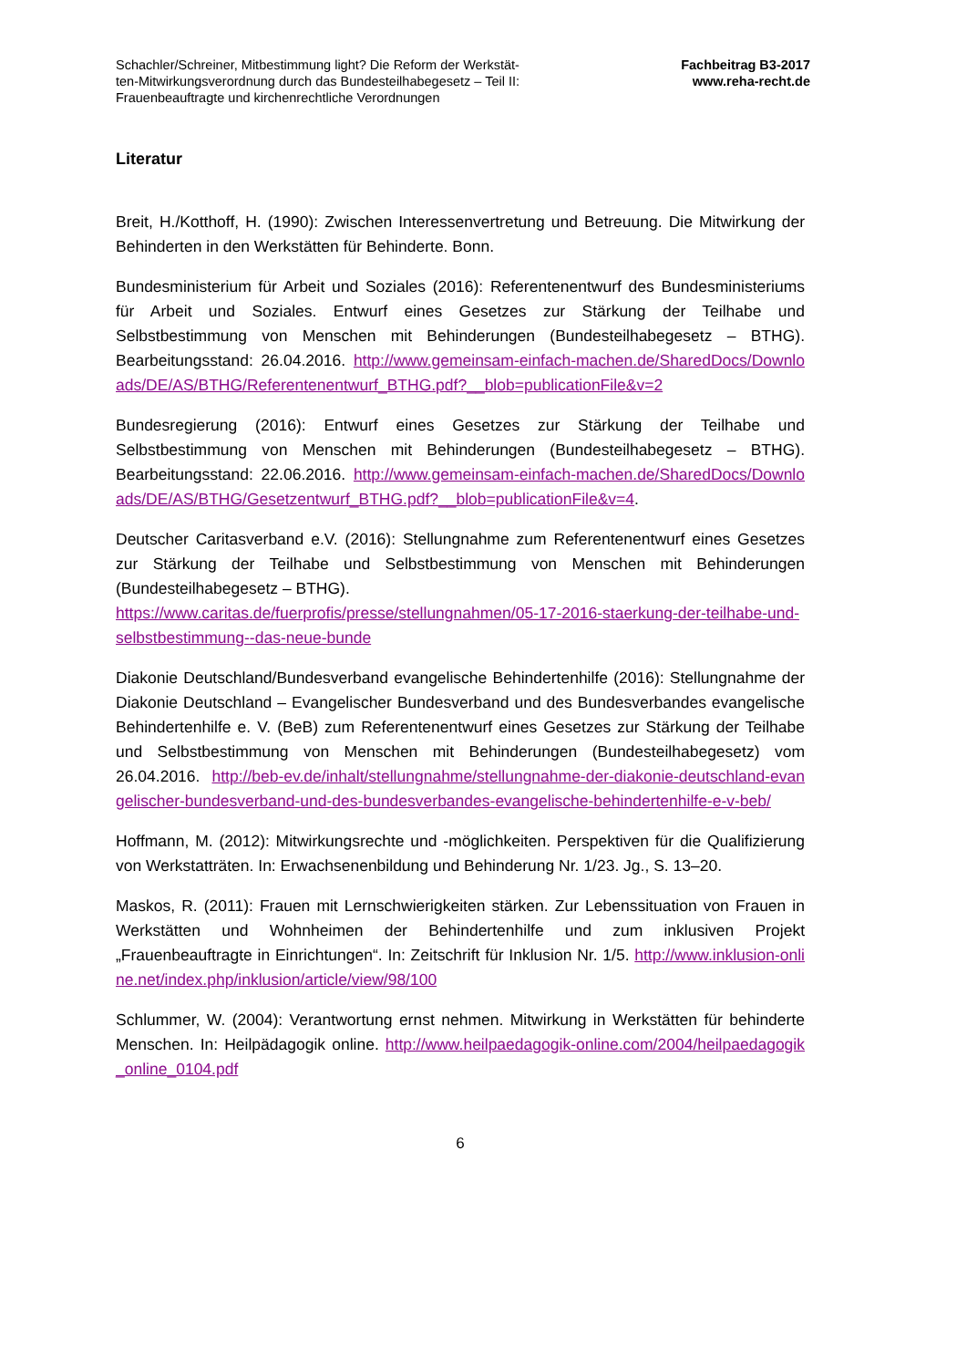Schachler/Schreiner, Mitbestimmung light? Die Reform der Werkstät-
ten-Mitwirkungsverordnung durch das Bundesteilhabegesetz – Teil II:
Frauenbeauftragte und kirchenrechtliche Verordnungen
Fachbeitrag B3-2017
www.reha-recht.de
Literatur
Breit, H./Kotthoff, H. (1990): Zwischen Interessenvertretung und Betreuung. Die Mitwirkung der Behinderten in den Werkstätten für Behinderte. Bonn.
Bundesministerium für Arbeit und Soziales (2016): Referentenentwurf des Bundesministeriums für Arbeit und Soziales. Entwurf eines Gesetzes zur Stärkung der Teilhabe und Selbstbestimmung von Menschen mit Behinderungen (Bundesteilhabegesetz – BTHG). Bearbeitungsstand: 26.04.2016. http://www.gemeinsam-einfach-machen.de/SharedDocs/Downloads/DE/AS/BTHG/Referentenentwurf_BTHG.pdf?__blob=publicationFile&v=2
Bundesregierung (2016): Entwurf eines Gesetzes zur Stärkung der Teilhabe und Selbstbestimmung von Menschen mit Behinderungen (Bundesteilhabegesetz – BTHG). Bearbeitungsstand: 22.06.2016. http://www.gemeinsam-einfach-machen.de/SharedDocs/Downloads/DE/AS/BTHG/Gesetzentwurf_BTHG.pdf?__blob=publicationFile&v=4.
Deutscher Caritasverband e.V. (2016): Stellungnahme zum Referentenentwurf eines Gesetzes zur Stärkung der Teilhabe und Selbstbestimmung von Menschen mit Behinderungen (Bundesteilhabegesetz – BTHG).
https://www.caritas.de/fuerprofis/presse/stellungnahmen/05-17-2016-staerkung-der-teilhabe-und-selbstbestimmung--das-neue-bunde
Diakonie Deutschland/Bundesverband evangelische Behindertenhilfe (2016): Stellungnahme der Diakonie Deutschland – Evangelischer Bundesverband und des Bundesverbandes evangelische Behindertenhilfe e. V. (BeB) zum Referentenentwurf eines Gesetzes zur Stärkung der Teilhabe und Selbstbestimmung von Menschen mit Behinderungen (Bundesteilhabegesetz) vom 26.04.2016. http://beb-ev.de/inhalt/stellungnahme/stellungnahme-der-diakonie-deutschland-evangelischer-bundesverband-und-des-bundesverbandes-evangelische-behindertenhilfe-e-v-beb/
Hoffmann, M. (2012): Mitwirkungsrechte und -möglichkeiten. Perspektiven für die Qualifizierung von Werkstatträten. In: Erwachsenenbildung und Behinderung Nr. 1/23. Jg., S. 13–20.
Maskos, R. (2011): Frauen mit Lernschwierigkeiten stärken. Zur Lebenssituation von Frauen in Werkstätten und Wohnheimen der Behindertenhilfe und zum inklusiven Projekt „Frauenbeauftragte in Einrichtungen“. In: Zeitschrift für Inklusion Nr. 1/5. http://www.inklusion-online.net/index.php/inklusion/article/view/98/100
Schlummer, W. (2004): Verantwortung ernst nehmen. Mitwirkung in Werkstätten für behinderte Menschen. In: Heilpädagogik online. http://www.heilpaedagogik-online.com/2004/heilpaedagogik_online_0104.pdf
6